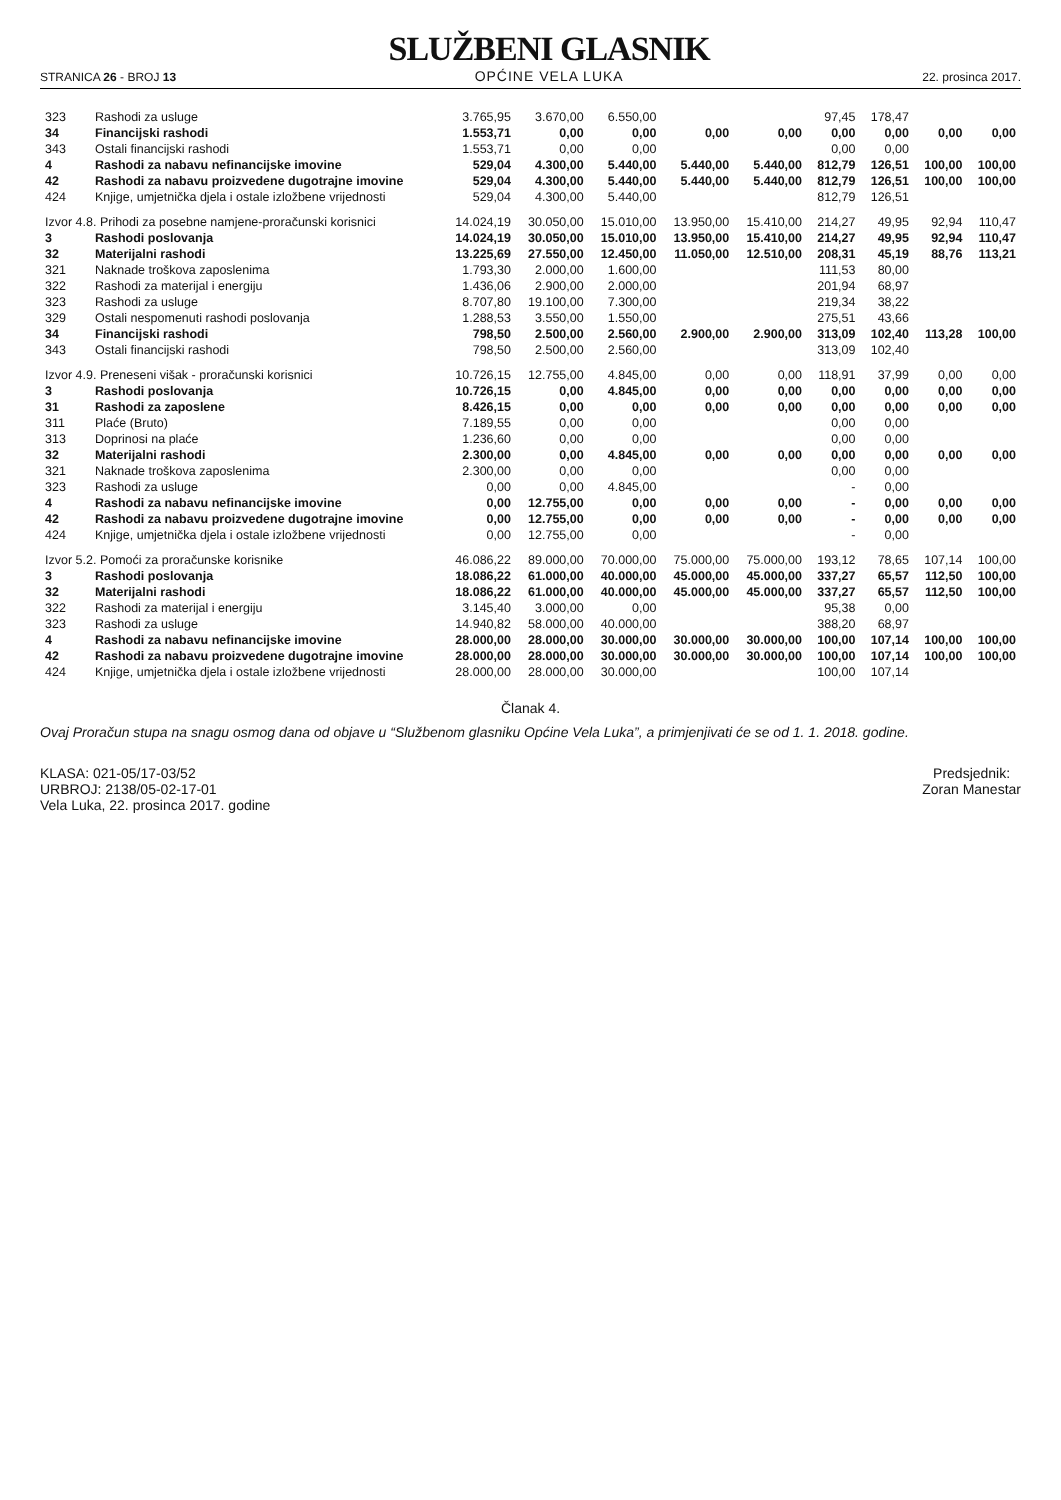STRANICA 26 - BROJ 13
SLUŽBENI GLASNIK
OPĆINE VELA LUKA
22. prosinca 2017.
| 323 | Rashodi za usluge | 3.765,95 | 3.670,00 | 6.550,00 | | | 97,45 | 178,47 | | |
| 34 | Financijski rashodi | 1.553,71 | 0,00 | 0,00 | 0,00 | 0,00 | 0,00 | 0,00 | 0,00 | 0,00 |
| 343 | Ostali financijski rashodi | 1.553,71 | 0,00 | 0,00 | | | 0,00 | 0,00 | | |
| 4 | Rashodi za nabavu nefinancijske imovine | 529,04 | 4.300,00 | 5.440,00 | 5.440,00 | 5.440,00 | 812,79 | 126,51 | 100,00 | 100,00 |
| 42 | Rashodi za nabavu proizvedene dugotrajne imovine | 529,04 | 4.300,00 | 5.440,00 | 5.440,00 | 5.440,00 | 812,79 | 126,51 | 100,00 | 100,00 |
| 424 | Knjige, umjetnička djela i ostale izložbene vrijednosti | 529,04 | 4.300,00 | 5.440,00 | | | 812,79 | 126,51 | | |
| Izvor 4.8. Prihodi za posebne namjene-proračunski korisnici | | 14.024,19 | 30.050,00 | 15.010,00 | 13.950,00 | 15.410,00 | 214,27 | 49,95 | 92,94 | 110,47 |
| 3 | Rashodi poslovanja | 14.024,19 | 30.050,00 | 15.010,00 | 13.950,00 | 15.410,00 | 214,27 | 49,95 | 92,94 | 110,47 |
| 32 | Materijalni rashodi | 13.225,69 | 27.550,00 | 12.450,00 | 11.050,00 | 12.510,00 | 208,31 | 45,19 | 88,76 | 113,21 |
| 321 | Naknade troškova zaposlenima | 1.793,30 | 2.000,00 | 1.600,00 | | | 111,53 | 80,00 | | |
| 322 | Rashodi za materijal i energiju | 1.436,06 | 2.900,00 | 2.000,00 | | | 201,94 | 68,97 | | |
| 323 | Rashodi za usluge | 8.707,80 | 19.100,00 | 7.300,00 | | | 219,34 | 38,22 | | |
| 329 | Ostali nespomenuti rashodi poslovanja | 1.288,53 | 3.550,00 | 1.550,00 | | | 275,51 | 43,66 | | |
| 34 | Financijski rashodi | 798,50 | 2.500,00 | 2.560,00 | 2.900,00 | 2.900,00 | 313,09 | 102,40 | 113,28 | 100,00 |
| 343 | Ostali financijski rashodi | 798,50 | 2.500,00 | 2.560,00 | | | 313,09 | 102,40 | | |
| Izvor 4.9. Preneseni višak - proračunski korisnici | | 10.726,15 | 12.755,00 | 4.845,00 | 0,00 | 0,00 | 118,91 | 37,99 | 0,00 | 0,00 |
| 3 | Rashodi poslovanja | 10.726,15 | 0,00 | 4.845,00 | 0,00 | 0,00 | 0,00 | 0,00 | 0,00 | 0,00 |
| 31 | Rashodi za zaposlene | 8.426,15 | 0,00 | 0,00 | 0,00 | 0,00 | 0,00 | 0,00 | 0,00 | 0,00 |
| 311 | Plaće (Bruto) | 7.189,55 | 0,00 | 0,00 | | | 0,00 | 0,00 | | |
| 313 | Doprinosi na plaće | 1.236,60 | 0,00 | 0,00 | | | 0,00 | 0,00 | | |
| 32 | Materijalni rashodi | 2.300,00 | 0,00 | 4.845,00 | 0,00 | 0,00 | 0,00 | 0,00 | 0,00 | 0,00 |
| 321 | Naknade troškova zaposlenima | 2.300,00 | 0,00 | 0,00 | | | 0,00 | 0,00 | | |
| 323 | Rashodi za usluge | 0,00 | 0,00 | 4.845,00 | | | - | 0,00 | | |
| 4 | Rashodi za nabavu nefinancijske imovine | 0,00 | 12.755,00 | 0,00 | 0,00 | 0,00 | - | 0,00 | 0,00 | 0,00 |
| 42 | Rashodi za nabavu proizvedene dugotrajne imovine | 0,00 | 12.755,00 | 0,00 | 0,00 | 0,00 | - | 0,00 | 0,00 | 0,00 |
| 424 | Knjige, umjetnička djela i ostale izložbene vrijednosti | 0,00 | 12.755,00 | 0,00 | | | - | 0,00 | | |
| Izvor 5.2. Pomoći za proračunske korisnike | | 46.086,22 | 89.000,00 | 70.000,00 | 75.000,00 | 75.000,00 | 193,12 | 78,65 | 107,14 | 100,00 |
| 3 | Rashodi poslovanja | 18.086,22 | 61.000,00 | 40.000,00 | 45.000,00 | 45.000,00 | 337,27 | 65,57 | 112,50 | 100,00 |
| 32 | Materijalni rashodi | 18.086,22 | 61.000,00 | 40.000,00 | 45.000,00 | 45.000,00 | 337,27 | 65,57 | 112,50 | 100,00 |
| 322 | Rashodi za materijal i energiju | 3.145,40 | 3.000,00 | 0,00 | | | 95,38 | 0,00 | | |
| 323 | Rashodi za usluge | 14.940,82 | 58.000,00 | 40.000,00 | | | 388,20 | 68,97 | | |
| 4 | Rashodi za nabavu nefinancijske imovine | 28.000,00 | 28.000,00 | 30.000,00 | 30.000,00 | 30.000,00 | 100,00 | 107,14 | 100,00 | 100,00 |
| 42 | Rashodi za nabavu proizvedene dugotrajne imovine | 28.000,00 | 28.000,00 | 30.000,00 | 30.000,00 | 30.000,00 | 100,00 | 107,14 | 100,00 | 100,00 |
| 424 | Knjige, umjetnička djela i ostale izložbene vrijednosti | 28.000,00 | 28.000,00 | 30.000,00 | | | 100,00 | 107,14 | | |
Članak 4.
Ovaj Proračun stupa na snagu osmog dana od objave u “Službenom glasniku Općine Vela Luka”, a primjenjivati će se od 1. 1. 2018. godine.
KLASA: 021-05/17-03/52
URBROJ: 2138/05-02-17-01
Vela Luka, 22. prosinca 2017. godine
Predsjednik:
Zoran Manestar